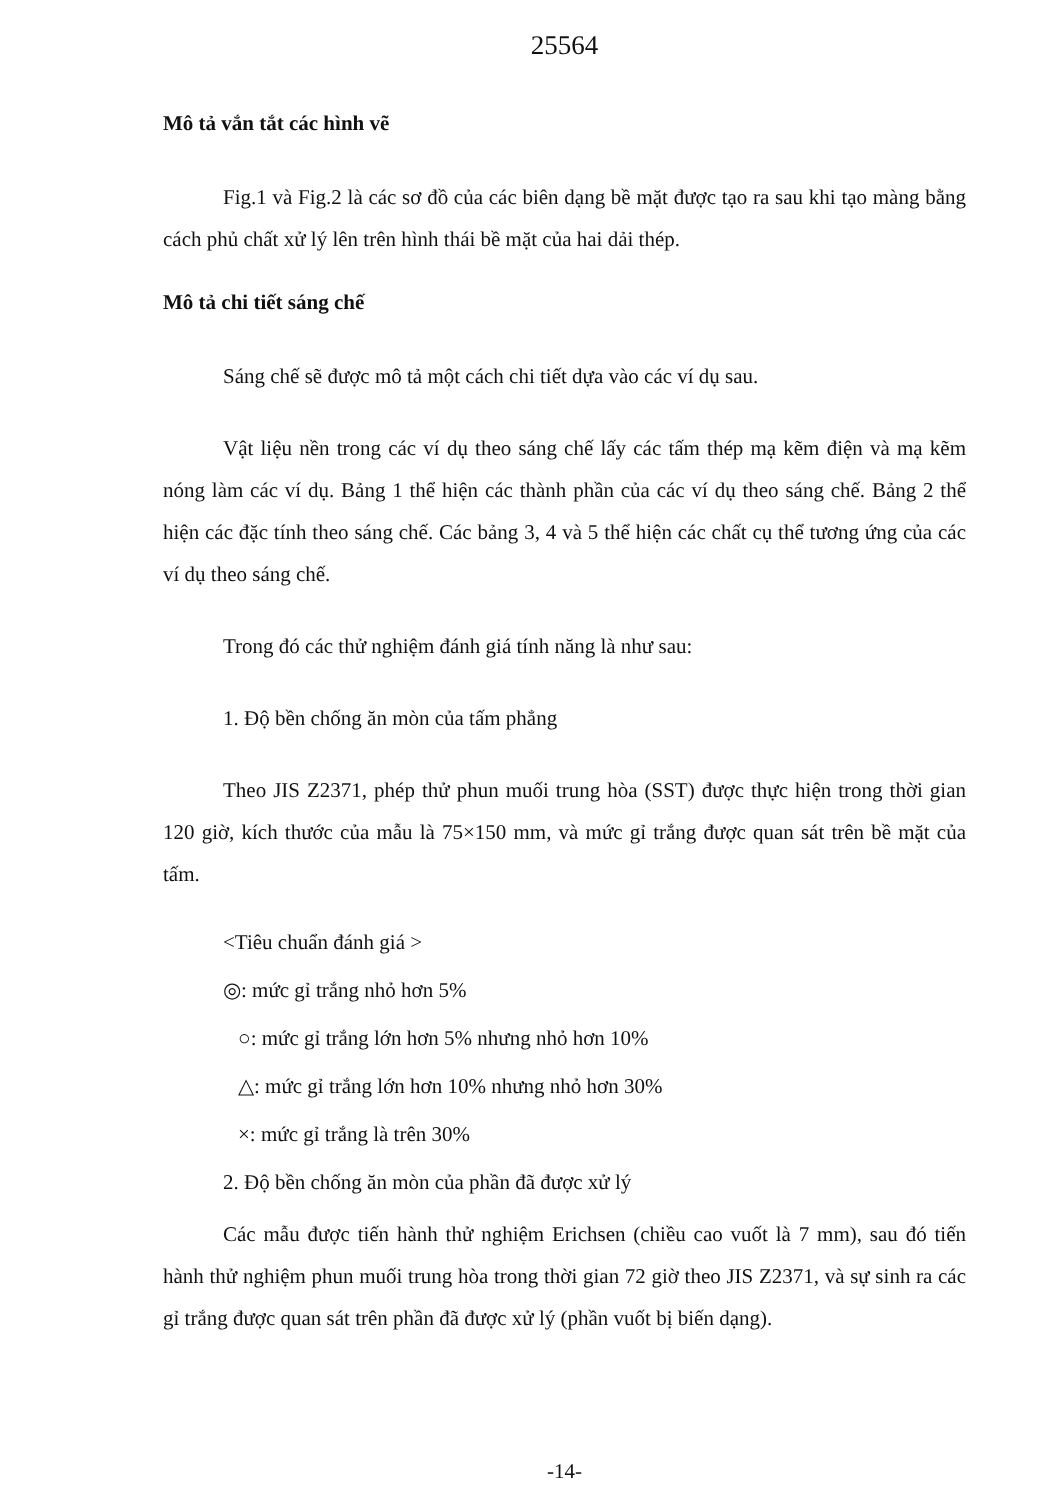25564
Mô tả vắn tắt các hình vẽ
Fig.1 và Fig.2 là các sơ đồ của các biên dạng bề mặt được tạo ra sau khi tạo màng bằng cách phủ chất xử lý lên trên hình thái bề mặt của hai dải thép.
Mô tả chi tiết sáng chế
Sáng chế sẽ được mô tả một cách chi tiết dựa vào các ví dụ sau.
Vật liệu nền trong các ví dụ theo sáng chế lấy các tấm thép mạ kẽm điện và mạ kẽm nóng làm các ví dụ. Bảng 1 thể hiện các thành phần của các ví dụ theo sáng chế. Bảng 2 thể hiện các đặc tính theo sáng chế. Các bảng 3, 4 và 5 thể hiện các chất cụ thể tương ứng của các ví dụ theo sáng chế.
Trong đó các thử nghiệm đánh giá tính năng là như sau:
1. Độ bền chống ăn mòn của tấm phẳng
Theo JIS Z2371, phép thử phun muối trung hòa (SST) được thực hiện trong thời gian 120 giờ, kích thước của mẫu là 75×150 mm, và mức gỉ trắng được quan sát trên bề mặt của tấm.
<Tiêu chuẩn đánh giá >
◎: mức gỉ trắng nhỏ hơn 5%
○: mức gỉ trắng lớn hơn 5% nhưng nhỏ hơn 10%
△: mức gỉ trắng lớn hơn 10% nhưng nhỏ hơn 30%
×: mức gỉ trắng là trên 30%
2. Độ bền chống ăn mòn của phần đã được xử lý
Các mẫu được tiến hành thử nghiệm Erichsen (chiều cao vuốt là 7 mm), sau đó tiến hành thử nghiệm phun muối trung hòa trong thời gian 72 giờ theo JIS Z2371, và sự sinh ra các gỉ trắng được quan sát trên phần đã được xử lý (phần vuốt bị biến dạng).
-14-